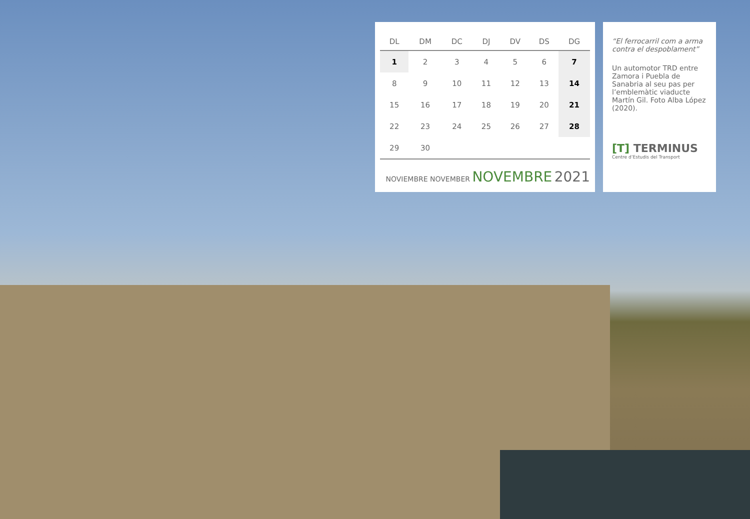| DL | DM | DC | DJ | DV | DS | DG |
| --- | --- | --- | --- | --- | --- | --- |
| 1 | 2 | 3 | 4 | 5 | 6 | 7 |
| 8 | 9 | 10 | 11 | 12 | 13 | 14 |
| 15 | 16 | 17 | 18 | 19 | 20 | 21 |
| 22 | 23 | 24 | 25 | 26 | 27 | 28 |
| 29 | 30 | | | | | |
NOVIEMBRE NOVEMBER NOVEMBRE 2021
“El ferrocarril com a arma contra el despoblament”
Un automotor TRD entre Zamora i Puebla de Sanabria al seu pas per l’emblemàtic viaducte Martín Gil. Foto Alba López (2020).
[T] TERMINUS
Centre d’Estudis del Transport